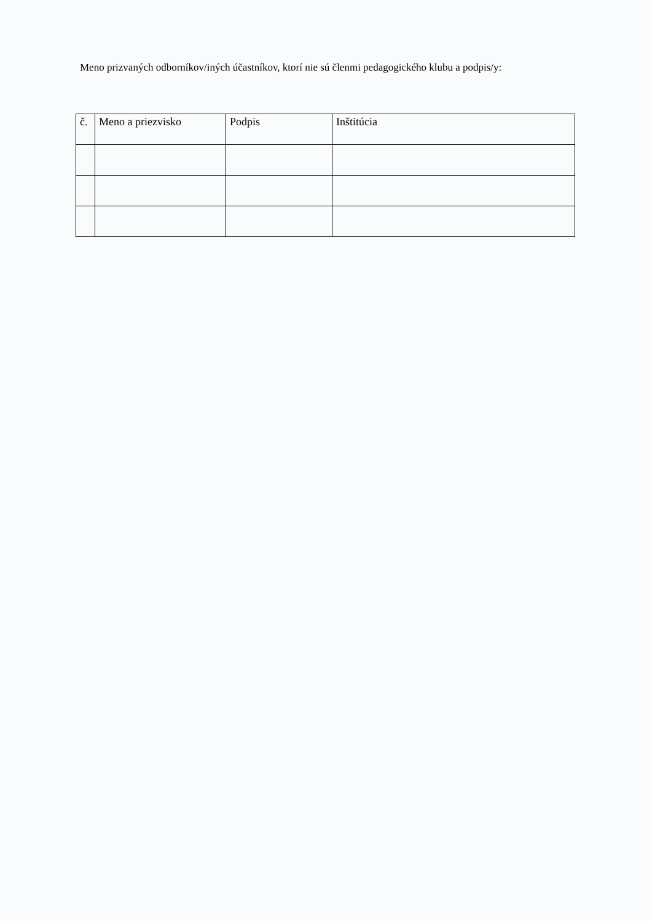Meno prizvaných odborníkov/iných účastníkov, ktorí nie sú členmi pedagogického klubu a podpis/y:
| č. | Meno a priezvisko | Podpis | Inštitúcia |
| --- | --- | --- | --- |